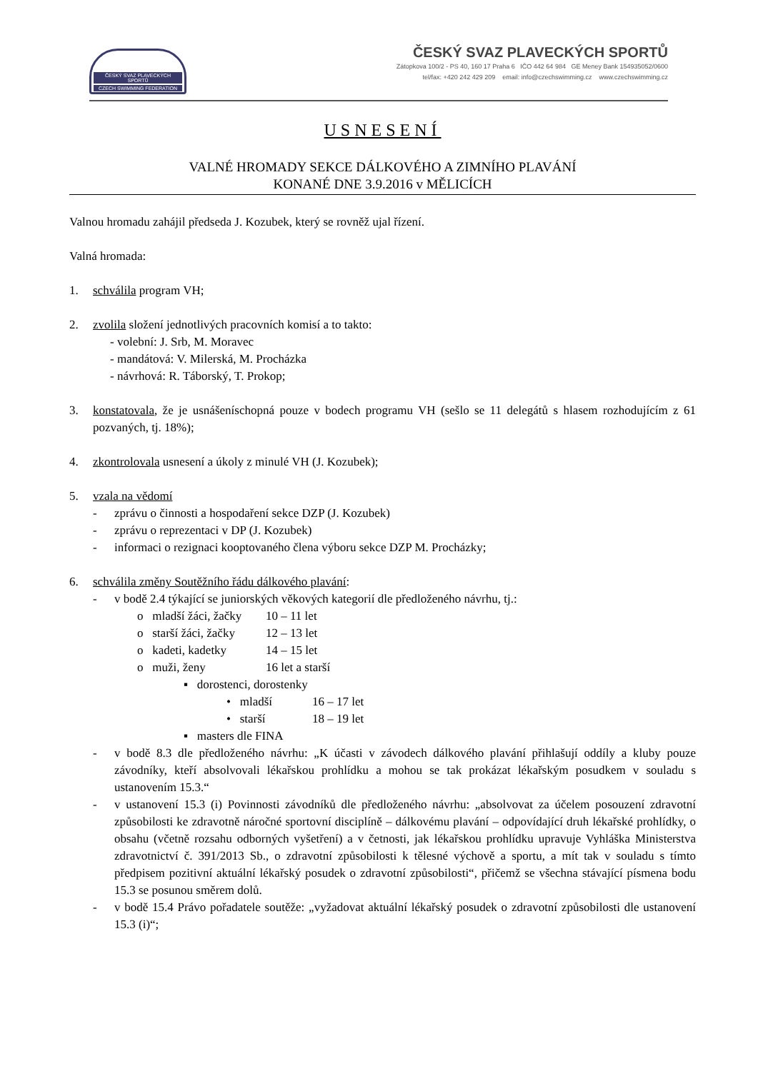ČESKÝ SVAZ PLAVECKÝCH SPORTŮ
CZECH SWIMMING FEDERATION
ČESKÝ SVAZ PLAVECKÝCH SPORTŮ
Zátopkova 100/2 - PS 40, 160 17 Praha 6 IČO 442 64 984 GE Meney Bank 154935052/0600
tel/fax: +420 242 429 209 email: info@czechswimming.cz www.czechswimming.cz
USNESENÍ
VALNÉ HROMADY SEKCE DÁLKOVÉHO A ZIMNÍHO PLAVÁNÍ
KONANÉ DNE 3.9.2016 v MĚLICÍCH
Valnou hromadu zahájil předseda J. Kozubek, který se rovněž ujal řízení.
Valná hromada:
1. schválila program VH;
2. zvolila složení jednotlivých pracovních komisí a to takto:
- volební: J. Srb, M. Moravec
- mandátová: V. Milerská, M. Procházka
- návrhová: R. Táborský, T. Prokop;
3. konstatovala, že je usnášeníschopná pouze v bodech programu VH (sešlo se 11 delegátů s hlasem rozhodujícím z 61 pozvaných, tj. 18%);
4. zkontrolovala usnesení a úkoly z minulé VH (J. Kozubek);
5. vzala na vědomí
- zprávu o činnosti a hospodaření sekce DZP (J. Kozubek)
- zprávu o reprezentaci v DP (J. Kozubek)
- informaci o rezignaci kooptovaného člena výboru sekce DZP M. Procházky;
6. schválila změny Soutěžního řádu dálkového plavání:
- v bodě 2.4 týkající se juniorských věkových kategorií dle předloženého návrhu, tj.:
o mladší žáci, žačky 10 – 11 let
o starší žáci, žačky 12 – 13 let
o kadeti, kadetky 14 – 15 let
o muži, ženy 16 let a starší
▪ dorostenci, dorostenky
• mladší 16 – 17 let
• starší 18 – 19 let
▪ masters dle FINA
- v bodě 8.3 dle předloženého návrhu: „K účasti v závodech dálkového plavání přihlašují oddíly a kluby pouze závodníky, kteří absolvovali lékařskou prohlídku a mohou se tak prokázat lékařským posudkem v souladu s ustanovením 15.3.“
- v ustanovení 15.3 (i) Povinnosti závodníků dle předloženého návrhu: „absolvovat za účelem posouzení zdravotní způsobilosti ke zdravotně náročné sportovní disciplíně – dálkovému plavání – odpovídající druh lékařské prohlídky, o obsahu (včetně rozsahu odborných vyšetření) a v četnosti, jak lékařskou prohlídku upravuje Vyhláška Ministerstva zdravotnictví č. 391/2013 Sb., o zdravotní způsobilosti k tělesné výchově a sportu, a mít tak v souladu s tímto předpisem pozitivní aktuální lékařský posudek o zdravotní způsobilosti“, přičemž se všechna stávající písmena bodu 15.3 se posunou směrem dolů.
- v bodě 15.4 Právo pořadatele soutěže: „vyžadovat aktuální lékařský posudek o zdravotní způsobilosti dle ustanovení 15.3 (i)“;